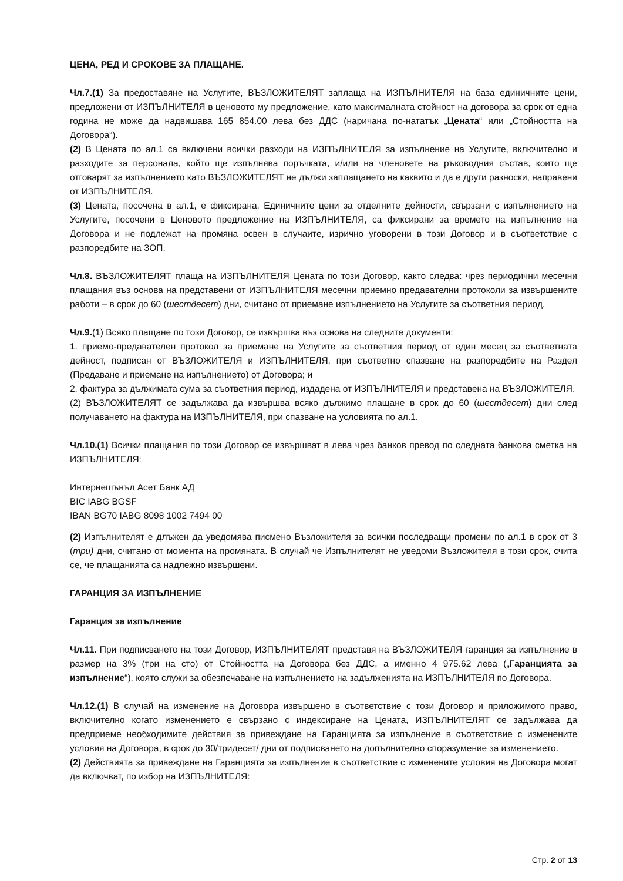ЦЕНА, РЕД И СРОКОВЕ ЗА ПЛАЩАНЕ.
Чл.7.(1) За предоставяне на Услугите, ВЪЗЛОЖИТЕЛЯТ заплаща на ИЗПЪЛНИТЕЛЯ на база единичните цени, предложени от ИЗПЪЛНИТЕЛЯ в ценовото му предложение, като максималната стойност на договора за срок от една година не може да надвишава 165 854.00 лева без ДДС (наричана по-нататък „Цената“ или „Стойността на Договора“).
(2) В Цената по ал.1 са включени всички разходи на ИЗПЪЛНИТЕЛЯ за изпълнение на Услугите, включително и разходите за персонала, който ще изпълнява поръчката, и/или на членовете на ръководния състав, които ще отговарят за изпълнението като ВЪЗЛОЖИТЕЛЯТ не дължи заплащането на каквито и да е други разноски, направени от ИЗПЪЛНИТЕЛЯ.
(3) Цената, посочена в ал.1, е фиксирана. Единичните цени за отделните дейности, свързани с изпълнението на Услугите, посочени в Ценовото предложение на ИЗПЪЛНИТЕЛЯ, са фиксирани за времето на изпълнение на Договора и не подлежат на промяна освен в случаите, изрично уговорени в този Договор и в съответствие с разпоредбите на ЗОП.
Чл.8. ВЪЗЛОЖИТЕЛЯТ плаща на ИЗПЪЛНИТЕЛЯ Цената по този Договор, както следва: чрез периодични месечни плащания въз основа на представени от ИЗПЪЛНИТЕЛЯ месечни приемно предавателни протоколи за извършените работи – в срок до 60 (шестдесет) дни, считано от приемане изпълнението на Услугите за съответния период.
Чл.9.(1) Всяко плащане по този Договор, се извършва въз основа на следните документи:
1. приемо-предавателен протокол за приемане на Услугите за съответния период от един месец за съответната дейност, подписан от ВЪЗЛОЖИТЕЛЯ и ИЗПЪЛНИТЕЛЯ, при съответно спазване на разпоредбите на Раздел (Предаване и приемане на изпълнението) от Договора; и
2. фактура за дължимата сума за съответния период, издадена от ИЗПЪЛНИТЕЛЯ и представена на ВЪЗЛОЖИТЕЛЯ.
(2) ВЪЗЛОЖИТЕЛЯТ се задължава да извършва всяко дължимо плащане в срок до 60 (шестдесет) дни след получаването на фактура на ИЗПЪЛНИТЕЛЯ, при спазване на условията по ал.1.
Чл.10.(1) Всички плащания по този Договор се извършват в лева чрез банков превод по следната банкова сметка на ИЗПЪЛНИТЕЛЯ:
Интернешънъл Асет Банк АД
BIC IABG BGSF
IBAN BG70 IABG 8098 1002 7494 00
(2) Изпълнителят е длъжен да уведомява писмено Възложителя за всички последващи промени по ал.1 в срок от 3 (три) дни, считано от момента на промяната. В случай че Изпълнителят не уведоми Възложителя в този срок, счита се, че плащанията са надлежно извършени.
ГАРАНЦИЯ ЗА ИЗПЪЛНЕНИЕ
Гаранция за изпълнение
Чл.11. При подписването на този Договор, ИЗПЪЛНИТЕЛЯТ представя на ВЪЗЛОЖИТЕЛЯ гаранция за изпълнение в размер на 3% (три на сто) от Стойността на Договора без ДДС, а именно 4 975.62 лева („Гаранцията за изпълнение“), която служи за обезпечаване на изпълнението на задълженията на ИЗПЪЛНИТЕЛЯ по Договора.
Чл.12.(1) В случай на изменение на Договора извършено в съответствие с този Договор и приложимото право, включително когато изменението е свързано с индексиране на Цената, ИЗПЪЛНИТЕЛЯТ се задължава да предприеме необходимите действия за привеждане на Гаранцията за изпълнение в съответствие с изменените условия на Договора, в срок до 30/тридесет/ дни от подписването на допълнително споразумение за изменението.
(2) Действията за привеждане на Гаранцията за изпълнение в съответствие с изменените условия на Договора могат да включват, по избор на ИЗПЪЛНИТЕЛЯ:
Стр. 2 от 13